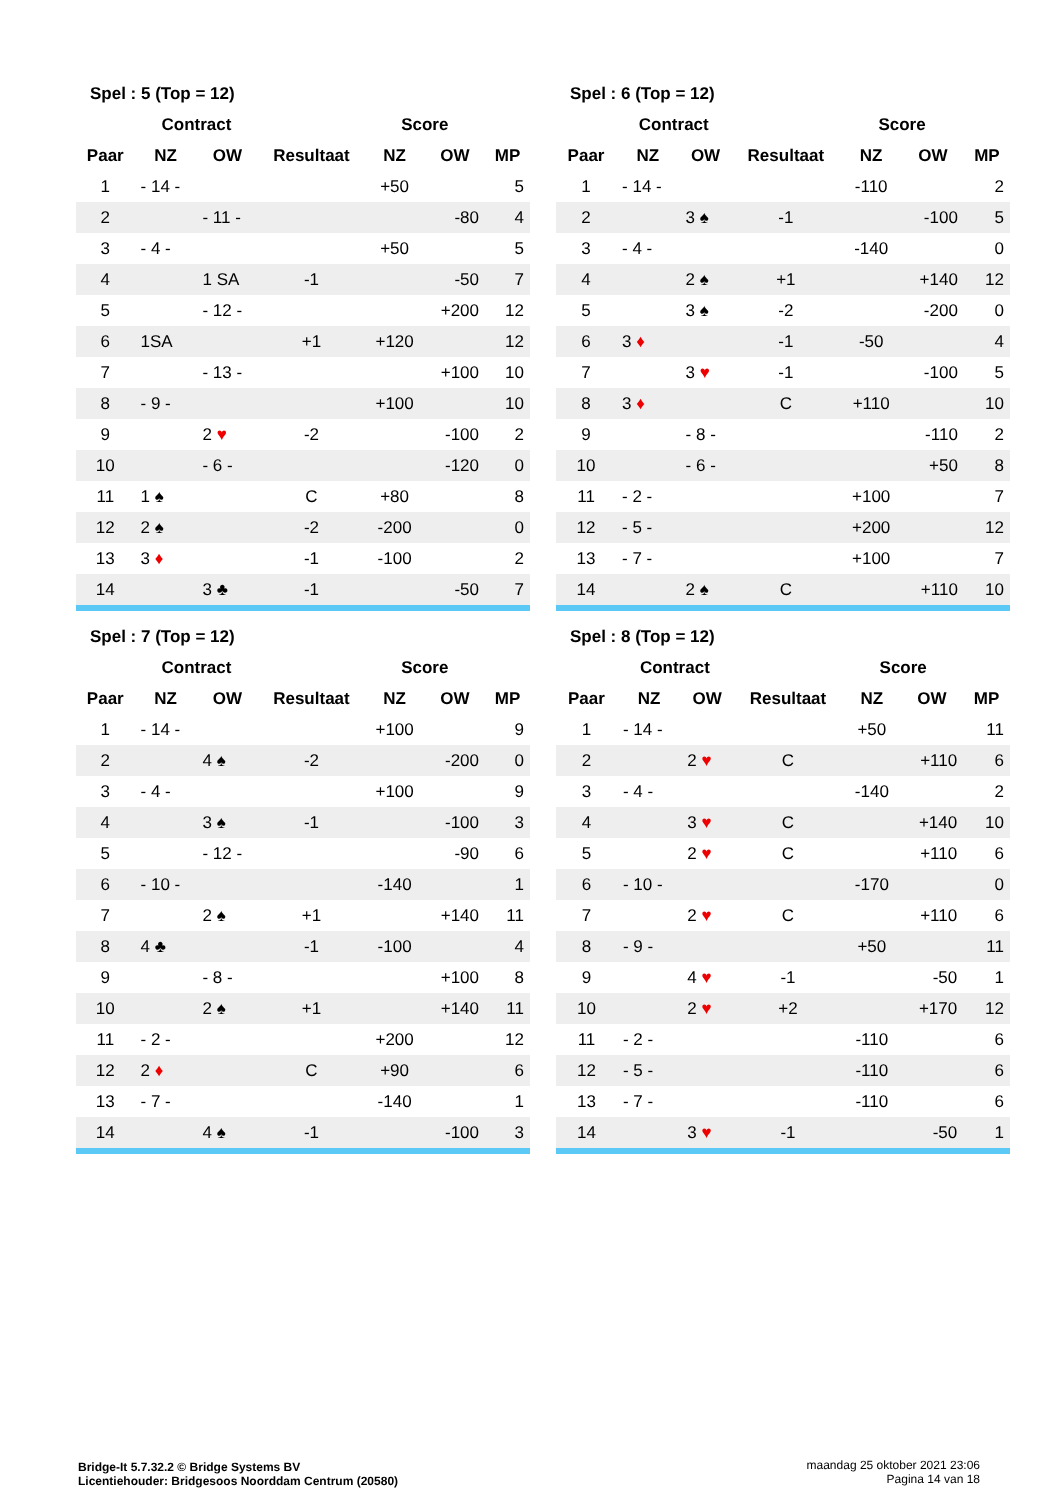| Spel : 5 (Top = 12) | | | | | | |
| --- | --- | --- | --- | --- | --- | --- |
| | Contract | | | Score | | |
| Paar | NZ | OW | Resultaat | NZ | OW | MP |
| 1 | - 14 - | | | +50 | | 5 |
| 2 | | - 11 - | | | -80 | 4 |
| 3 | - 4 - | | | +50 | | 5 |
| 4 | | 1 SA | -1 | | -50 | 7 |
| 5 | | - 12 - | | | +200 | 12 |
| 6 | 1SA | | +1 | +120 | | 12 |
| 7 | | - 13 - | | | +100 | 10 |
| 8 | - 9 - | | | +100 | | 10 |
| 9 | | 2 ♥ | -2 | | -100 | 2 |
| 10 | | - 6 - | | | -120 | 0 |
| 11 | 1 ♠ | | C | +80 | | 8 |
| 12 | 2 ♠ | | -2 | -200 | | 0 |
| 13 | 3 ♦ | | -1 | -100 | | 2 |
| 14 | | 3 ♣ | -1 | | -50 | 7 |
| Spel : 6 (Top = 12) | | | | | | |
| --- | --- | --- | --- | --- | --- | --- |
| | Contract | | | Score | | |
| Paar | NZ | OW | Resultaat | NZ | OW | MP |
| 1 | - 14 - | | | -110 | | 2 |
| 2 | | 3 ♠ | -1 | | -100 | 5 |
| 3 | - 4 - | | | -140 | | 0 |
| 4 | | 2 ♠ | +1 | | +140 | 12 |
| 5 | | 3 ♠ | -2 | | -200 | 0 |
| 6 | 3 ♦ | | -1 | -50 | | 4 |
| 7 | | 3 ♥ | -1 | | -100 | 5 |
| 8 | 3 ♦ | | C | +110 | | 10 |
| 9 | | - 8 - | | | -110 | 2 |
| 10 | | - 6 - | | | +50 | 8 |
| 11 | - 2 - | | | +100 | | 7 |
| 12 | - 5 - | | | +200 | | 12 |
| 13 | - 7 - | | | +100 | | 7 |
| 14 | | 2 ♠ | C | | +110 | 10 |
| Spel : 7 (Top = 12) | | | | | | |
| --- | --- | --- | --- | --- | --- | --- |
| | Contract | | | Score | | |
| Paar | NZ | OW | Resultaat | NZ | OW | MP |
| 1 | - 14 - | | | +100 | | 9 |
| 2 | | 4 ♠ | -2 | | -200 | 0 |
| 3 | - 4 - | | | +100 | | 9 |
| 4 | | 3 ♠ | -1 | | -100 | 3 |
| 5 | | - 12 - | | | -90 | 6 |
| 6 | - 10 - | | | -140 | | 1 |
| 7 | | 2 ♠ | +1 | | +140 | 11 |
| 8 | 4 ♣ | | -1 | -100 | | 4 |
| 9 | | - 8 - | | | +100 | 8 |
| 10 | | 2 ♠ | +1 | | +140 | 11 |
| 11 | - 2 - | | | +200 | | 12 |
| 12 | 2 ♦ | | C | +90 | | 6 |
| 13 | - 7 - | | | -140 | | 1 |
| 14 | | 4 ♠ | -1 | | -100 | 3 |
| Spel : 8 (Top = 12) | | | | | | |
| --- | --- | --- | --- | --- | --- | --- |
| | Contract | | | Score | | |
| Paar | NZ | OW | Resultaat | NZ | OW | MP |
| 1 | - 14 - | | | +50 | | 11 |
| 2 | | 2 ♥ | C | | +110 | 6 |
| 3 | - 4 - | | | -140 | | 2 |
| 4 | | 3 ♥ | C | | +140 | 10 |
| 5 | | 2 ♥ | C | | +110 | 6 |
| 6 | - 10 - | | | -170 | | 0 |
| 7 | | 2 ♥ | C | | +110 | 6 |
| 8 | - 9 - | | | +50 | | 11 |
| 9 | | 4 ♥ | -1 | | -50 | 1 |
| 10 | | 2 ♥ | +2 | | +170 | 12 |
| 11 | - 2 - | | | -110 | | 6 |
| 12 | - 5 - | | | -110 | | 6 |
| 13 | - 7 - | | | -110 | | 6 |
| 14 | | 3 ♥ | -1 | | -50 | 1 |
Bridge-It 5.7.32.2 © Bridge Systems BV
Licentiehouder: Bridgesoos Noorddam Centrum (20580)
maandag 25 oktober 2021 23:06
Pagina 14 van 18